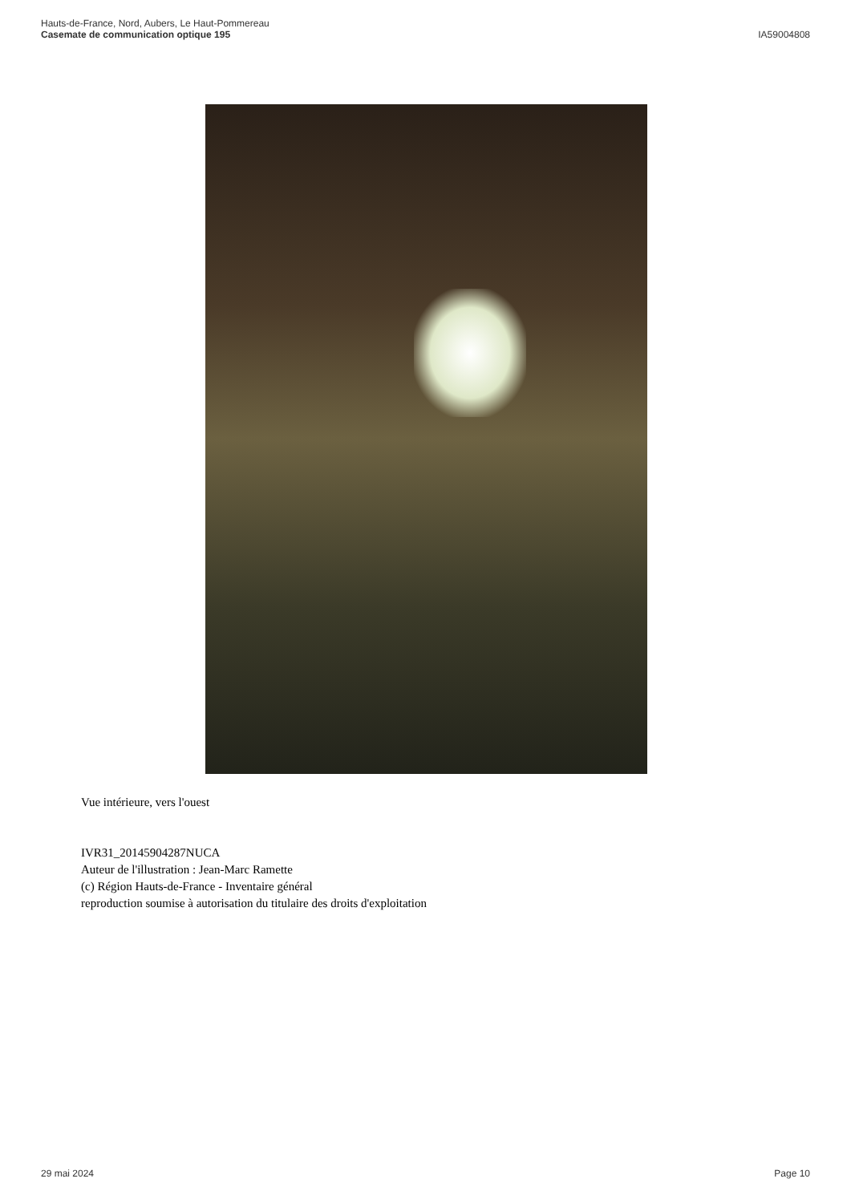Hauts-de-France, Nord, Aubers, Le Haut-Pommereau
Casemate de communication optique 195
IA59004808
Vue intérieure, vers l'ouest
IVR31_20145904287NUCA
Auteur de l'illustration : Jean-Marc Ramette
(c) Région Hauts-de-France - Inventaire général
reproduction soumise à autorisation du titulaire des droits d'exploitation
29 mai 2024 Page 10